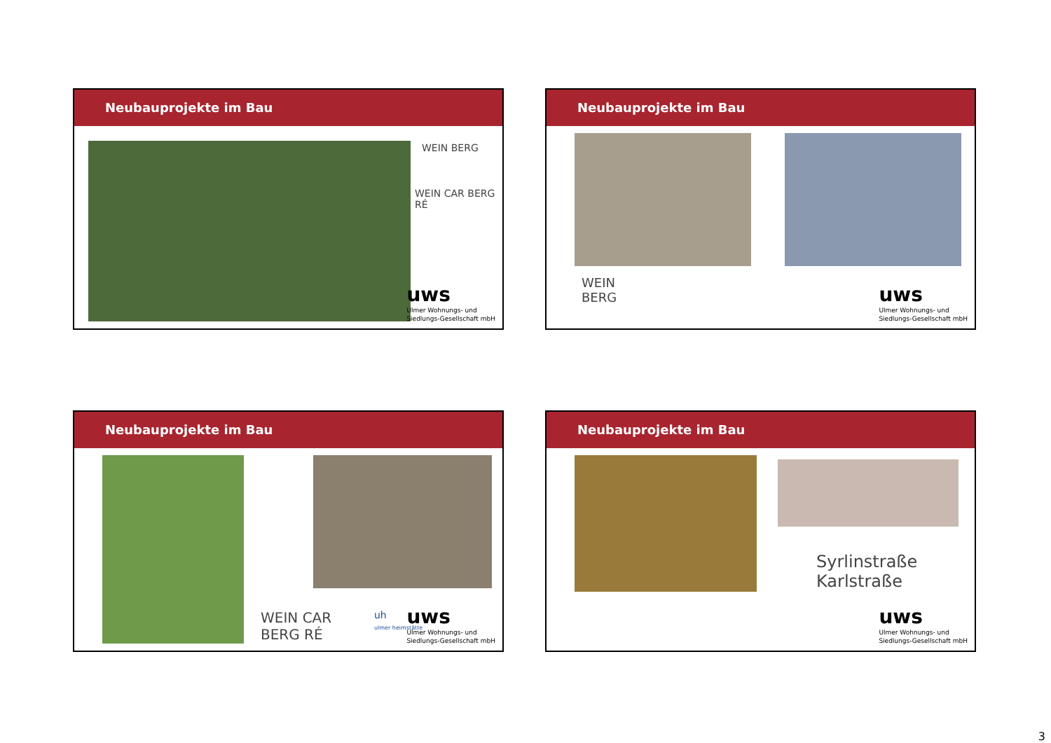Neubauprojekte im Bau
WEIN BERG
WEIN CAR BERG RÉ
uws
Ulmer Wohnungs- und
Siedlungs-Gesellschaft mbH
Neubauprojekte im Bau
WEIN
BERG
uws
Ulmer Wohnungs- und
Siedlungs-Gesellschaft mbH
Neubauprojekte im Bau
WEIN CAR
BERG RÉ
uh
ulmer heimstätte
uws
Ulmer Wohnungs- und
Siedlungs-Gesellschaft mbH
Neubauprojekte im Bau
Syrlinstraße
Karlstraße
uws
Ulmer Wohnungs- und
Siedlungs-Gesellschaft mbH
3